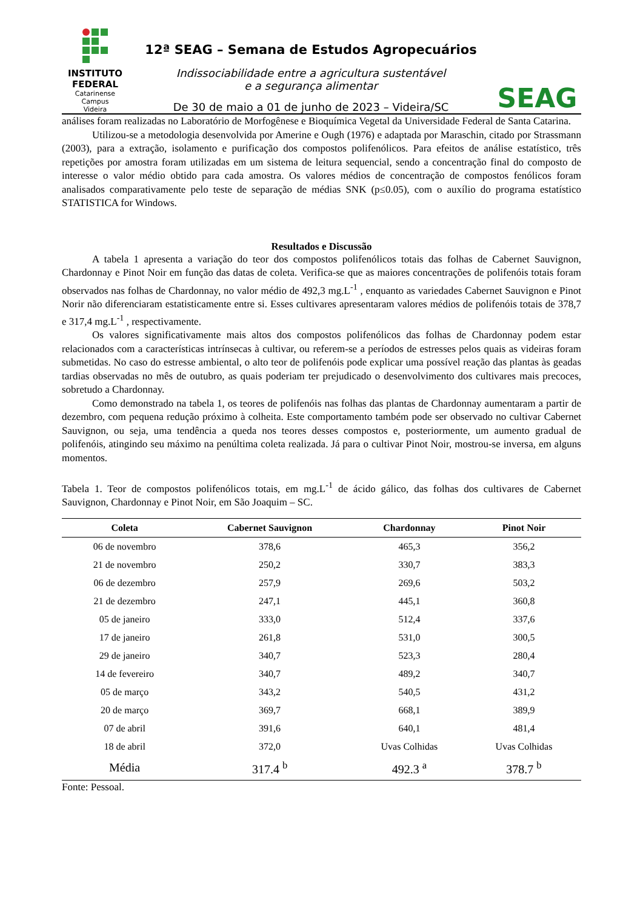INSTITUTO
FEDERAL
Catarinense
Campus
Videira
12ª SEAG – Semana de Estudos Agropecuários
Indissociabilidade entre a agricultura sustentável
e a segurança alimentar
De 30 de maio a 01 de junho de 2023 – Videira/SC
SEAG
análises foram realizadas no Laboratório de Morfogênese e Bioquímica Vegetal da Universidade Federal de Santa Catarina.
Utilizou-se a metodologia desenvolvida por Amerine e Ough (1976) e adaptada por Maraschin, citado por Strassmann (2003), para a extração, isolamento e purificação dos compostos polifenólicos. Para efeitos de análise estatístico, três repetições por amostra foram utilizadas em um sistema de leitura sequencial, sendo a concentração final do composto de interesse o valor médio obtido para cada amostra. Os valores médios de concentração de compostos fenólicos foram analisados comparativamente pelo teste de separação de médias SNK (p≤0.05), com o auxílio do programa estatístico STATISTICA for Windows.
Resultados e Discussão
A tabela 1 apresenta a variação do teor dos compostos polifenólicos totais das folhas de Cabernet Sauvignon, Chardonnay e Pinot Noir em função das datas de coleta. Verifica-se que as maiores concentrações de polifenóis totais foram observados nas folhas de Chardonnay, no valor médio de 492,3 mg.L<sup>-1</sup> , enquanto as variedades Cabernet Sauvignon e Pinot Norir não diferenciaram estatisticamente entre si. Esses cultivares apresentaram valores médios de polifenóis totais de 378,7 e 317,4 mg.L<sup>-1</sup> , respectivamente.
Os valores significativamente mais altos dos compostos polifenólicos das folhas de Chardonnay podem estar relacionados com a características intrínsecas à cultivar, ou referem-se a períodos de estresses pelos quais as videiras foram submetidas. No caso do estresse ambiental, o alto teor de polifenóis pode explicar uma possível reação das plantas às geadas tardias observadas no mês de outubro, as quais poderiam ter prejudicado o desenvolvimento dos cultivares mais precoces, sobretudo a Chardonnay.
Como demonstrado na tabela 1, os teores de polifenóis nas folhas das plantas de Chardonnay aumentaram a partir de dezembro, com pequena redução próximo à colheita. Este comportamento também pode ser observado no cultivar Cabernet Sauvignon, ou seja, uma tendência a queda nos teores desses compostos e, posteriormente, um aumento gradual de polifenóis, atingindo seu máximo na penúltima coleta realizada. Já para o cultivar Pinot Noir, mostrou-se inversa, em alguns momentos.
Tabela 1. Teor de compostos polifenólicos totais, em mg.L<sup>-1</sup> de ácido gálico, das folhas dos cultivares de Cabernet Sauvignon, Chardonnay e Pinot Noir, em São Joaquim – SC.
| Coleta | Cabernet Sauvignon | Chardonnay | Pinot Noir |
| --- | --- | --- | --- |
| 06 de novembro | 378,6 | 465,3 | 356,2 |
| 21 de novembro | 250,2 | 330,7 | 383,3 |
| 06 de dezembro | 257,9 | 269,6 | 503,2 |
| 21 de dezembro | 247,1 | 445,1 | 360,8 |
| 05 de janeiro | 333,0 | 512,4 | 337,6 |
| 17 de janeiro | 261,8 | 531,0 | 300,5 |
| 29 de janeiro | 340,7 | 523,3 | 280,4 |
| 14 de fevereiro | 340,7 | 489,2 | 340,7 |
| 05 de março | 343,2 | 540,5 | 431,2 |
| 20 de março | 369,7 | 668,1 | 389,9 |
| 07 de abril | 391,6 | 640,1 | 481,4 |
| 18 de abril | 372,0 | Uvas Colhidas | Uvas Colhidas |
| Média | 317.4 <sup>b</sup> | 492.3 <sup>a</sup> | 378.7 <sup>b</sup> |
Fonte: Pessoal.